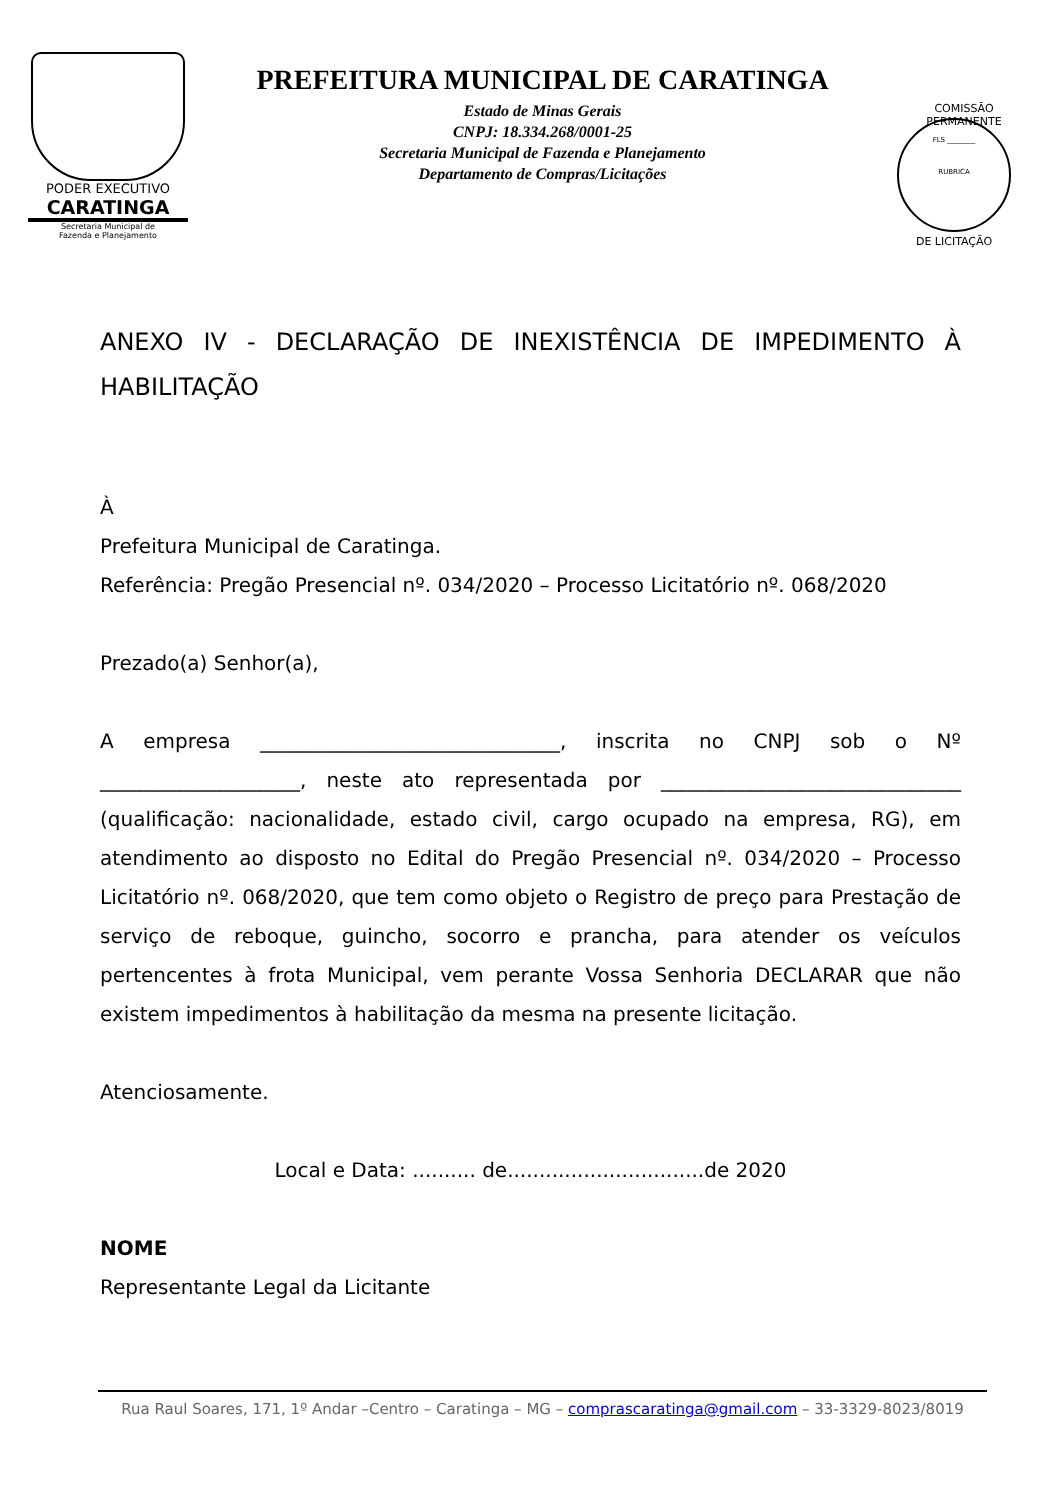PODER EXECUTIVO
CARATINGA
Secretaria Municipal de
Fazenda e Planejamento
PREFEITURA MUNICIPAL DE CARATINGA
Estado de Minas Gerais
CNPJ: 18.334.268/0001-25
Secretaria Municipal de Fazenda e Planejamento
Departamento de Compras/Licitações
COMISSÃO PERMANENTE
FLS ________
RUBRICA
DE LICITAÇÃO
ANEXO IV - DECLARAÇÃO DE INEXISTÊNCIA DE IMPEDIMENTO À HABILITAÇÃO
À
Prefeitura Municipal de Caratinga.
Referência: Pregão Presencial nº. 034/2020 – Processo Licitatório nº. 068/2020
Prezado(a) Senhor(a),
A empresa ______________________________, inscrita no CNPJ sob o Nº ____________________, neste ato representada por ______________________________ (qualificação: nacionalidade, estado civil, cargo ocupado na empresa, RG), em atendimento ao disposto no Edital do Pregão Presencial nº. 034/2020 – Processo Licitatório nº. 068/2020, que tem como objeto o Registro de preço para Prestação de serviço de reboque, guincho, socorro e prancha, para atender os veículos pertencentes à frota Municipal, vem perante Vossa Senhoria DECLARAR que não existem impedimentos à habilitação da mesma na presente licitação.
Atenciosamente.
Local e Data: .......... de...............................de 2020
NOME
Representante Legal da Licitante
Rua Raul Soares, 171, 1º Andar –Centro – Caratinga – MG – comprascaratinga@gmail.com – 33-3329-8023/8019